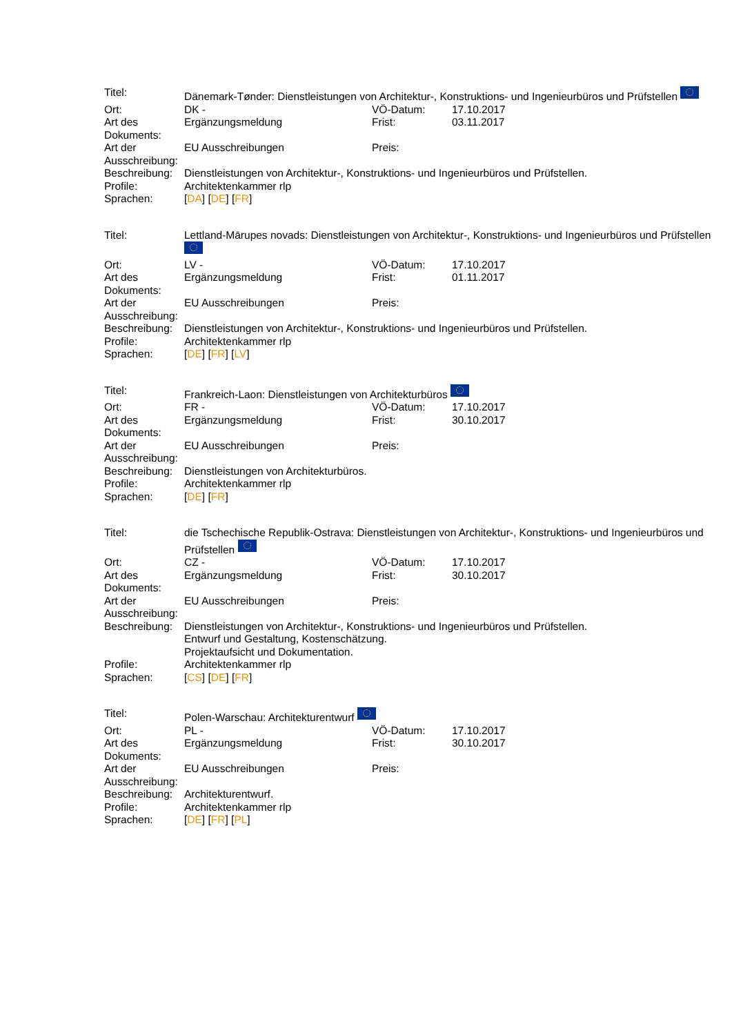| Titel: | Dänemark-Tønder: Dienstleistungen von Architektur-, Konstruktions- und Ingenieurbüros und Prüfstellen | | |
| Ort: | DK - | VÖ-Datum: | 17.10.2017 |
| Art des Dokuments: | Ergänzungsmeldung | Frist: | 03.11.2017 |
| Art der Ausschreibung: | EU Ausschreibungen | Preis: | |
| Beschreibung: | Dienstleistungen von Architektur-, Konstruktions- und Ingenieurbüros und Prüfstellen. | | |
| Profile: | Architektenkammer rlp | | |
| Sprachen: | [ DA ] [ DE ] [ FR ] | | |
| Titel: | Lettland-Mārupes novads: Dienstleistungen von Architektur-, Konstruktions- und Ingenieurbüros und Prüfstellen | | |
| Ort: | LV - | VÖ-Datum: | 17.10.2017 |
| Art des Dokuments: | Ergänzungsmeldung | Frist: | 01.11.2017 |
| Art der Ausschreibung: | EU Ausschreibungen | Preis: | |
| Beschreibung: | Dienstleistungen von Architektur-, Konstruktions- und Ingenieurbüros und Prüfstellen. | | |
| Profile: | Architektenkammer rlp | | |
| Sprachen: | [ DE ] [ FR ] [ LV ] | | |
| Titel: | Frankreich-Laon: Dienstleistungen von Architekturbüros | | |
| Ort: | FR - | VÖ-Datum: | 17.10.2017 |
| Art des Dokuments: | Ergänzungsmeldung | Frist: | 30.10.2017 |
| Art der Ausschreibung: | EU Ausschreibungen | Preis: | |
| Beschreibung: | Dienstleistungen von Architekturbüros. | | |
| Profile: | Architektenkammer rlp | | |
| Sprachen: | [ DE ] [ FR ] | | |
| Titel: | die Tschechische Republik-Ostrava: Dienstleistungen von Architektur-, Konstruktions- und Ingenieurbüros und Prüfstellen | | |
| Ort: | CZ - | VÖ-Datum: | 17.10.2017 |
| Art des Dokuments: | Ergänzungsmeldung | Frist: | 30.10.2017 |
| Art der Ausschreibung: | EU Ausschreibungen | Preis: | |
| Beschreibung: | Dienstleistungen von Architektur-, Konstruktions- und Ingenieurbüros und Prüfstellen. Entwurf und Gestaltung, Kostenschätzung. Projektaufsicht und Dokumentation. | | |
| Profile: | Architektenkammer rlp | | |
| Sprachen: | [ CS ] [ DE ] [ FR ] | | |
| Titel: | Polen-Warschau: Architekturentwurf | | |
| Ort: | PL - | VÖ-Datum: | 17.10.2017 |
| Art des Dokuments: | Ergänzungsmeldung | Frist: | 30.10.2017 |
| Art der Ausschreibung: | EU Ausschreibungen | Preis: | |
| Beschreibung: | Architekturentwurf. | | |
| Profile: | Architektenkammer rlp | | |
| Sprachen: | [ DE ] [ FR ] [ PL ] | | |